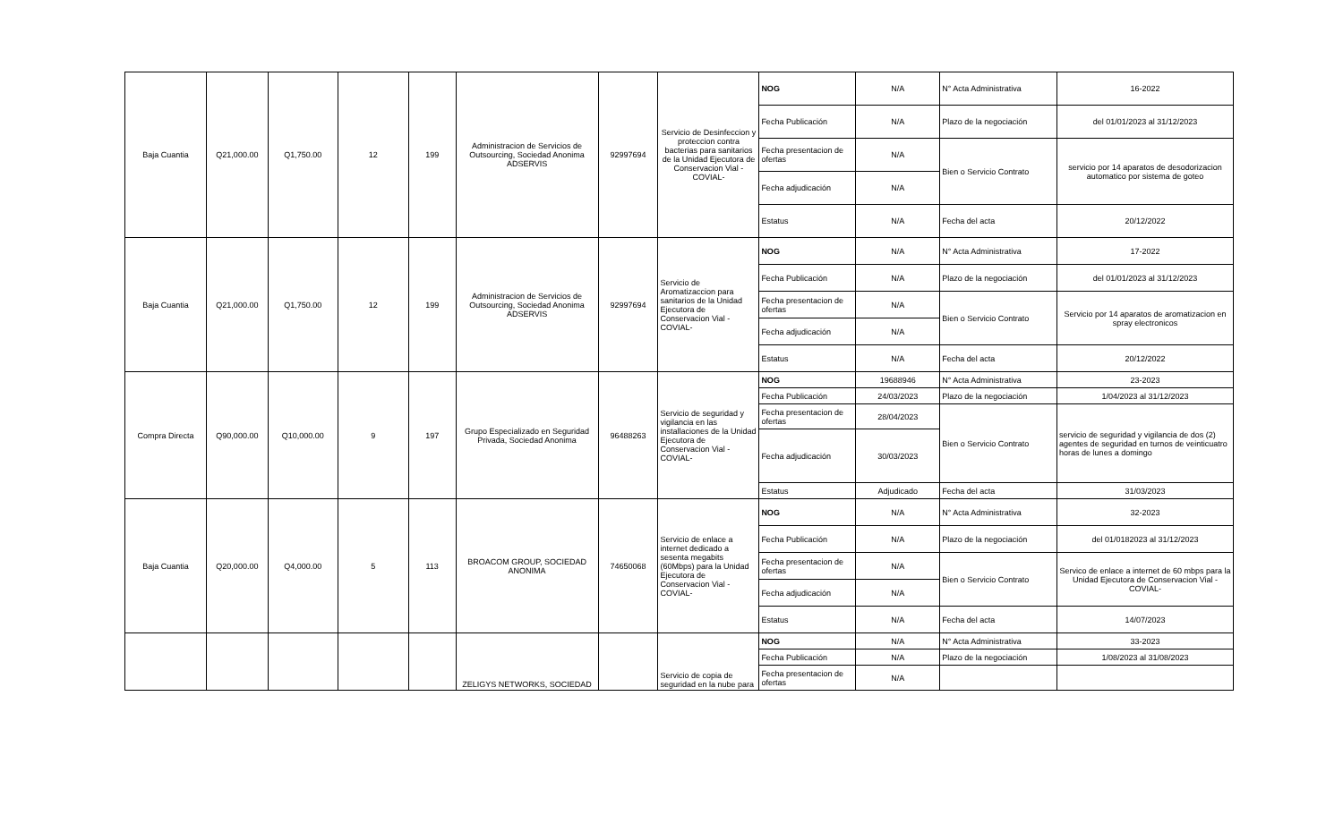| Baja Cuantia | Q21,000.00 | Q1,750.00 | 12 | 199 | Administracion de Servicios de Outsourcing, Sociedad Anonima ADSERVIS | 92997694 | Servicio de Desinfeccion y proteccion contra bacterias para sanitarios de la Unidad Ejecutora de Conservacion Vial -COVIAL- | NOG | N/A | N° Acta Administrativa | 16-2022 |
| | | | | | | | | Fecha Publicación | N/A | Plazo de la negociación | del 01/01/2023 al 31/12/2023 |
| | | | | | | | | Fecha presentacion de ofertas | N/A | Bien o Servicio Contrato | servicio por 14 aparatos de desodorizacion automatico por sistema de goteo |
| | | | | | | | | Fecha adjudicación | N/A | | |
| | | | | | | | | Estatus | N/A | Fecha del acta | 20/12/2022 |
| Baja Cuantia | Q21,000.00 | Q1,750.00 | 12 | 199 | Administracion de Servicios de Outsourcing, Sociedad Anonima ADSERVIS | 92997694 | Servicio de Aromatizaccion para sanitarios de la Unidad Ejecutora de Conservacion Vial -COVIAL- | NOG | N/A | N° Acta Administrativa | 17-2022 |
| | | | | | | | | Fecha Publicación | N/A | Plazo de la negociación | del 01/01/2023 al 31/12/2023 |
| | | | | | | | | Fecha presentacion de ofertas | N/A | Bien o Servicio Contrato | Servicio por 14 aparatos de aromatizacion en spray electronicos |
| | | | | | | | | Fecha adjudicación | N/A | | |
| | | | | | | | | Estatus | N/A | Fecha del acta | 20/12/2022 |
| Compra Directa | Q90,000.00 | Q10,000.00 | 9 | 197 | Grupo Especializado en Seguridad Privada, Sociedad Anonima | 96488263 | Servicio de seguridad y vigilancia en las installaciones de la Unidad Ejecutora de Conservacion Vial -COVIAL- | NOG | 19688946 | N° Acta Administrativa | 23-2023 |
| | | | | | | | | Fecha Publicación | 24/03/2023 | Plazo de la negociación | 1/04/2023 al 31/12/2023 |
| | | | | | | | | Fecha presentacion de ofertas | 28/04/2023 | Bien o Servicio Contrato | servicio de seguridad y vigilancia de dos (2) agentes de seguridad en turnos de veinticuatro horas de lunes a domingo |
| | | | | | | | | Fecha adjudicación | 30/03/2023 | | |
| | | | | | | | | Estatus | Adjudicado | Fecha del acta | 31/03/2023 |
| Baja Cuantia | Q20,000.00 | Q4,000.00 | 5 | 113 | BROACOM GROUP, SOCIEDAD ANONIMA | 74650068 | Servicio de enlace a internet dedicado a sesenta megabits (60Mbps) para la Unidad Ejecutora de Conservacion Vial -COVIAL- | NOG | N/A | N° Acta Administrativa | 32-2023 |
| | | | | | | | | Fecha Publicación | N/A | Plazo de la negociación | del 01/0182023 al 31/12/2023 |
| | | | | | | | | Fecha presentacion de ofertas | N/A | Bien o Servicio Contrato | Servico de enlace a internet de 60 mbps para la Unidad Ejecutora de Conservacion Vial -COVIAL- |
| | | | | | | | | Fecha adjudicación | N/A | | |
| | | | | | | | | Estatus | N/A | Fecha del acta | 14/07/2023 |
| | | | | | ZELIGYS NETWORKS, SOCIEDAD | | Servicio de copia de seguridad en la nube para | NOG | N/A | N° Acta Administrativa | 33-2023 |
| | | | | | | | | Fecha Publicación | N/A | Plazo de la negociación | 1/08/2023 al 31/08/2023 |
| | | | | | | | | Fecha presentacion de ofertas | N/A | | |